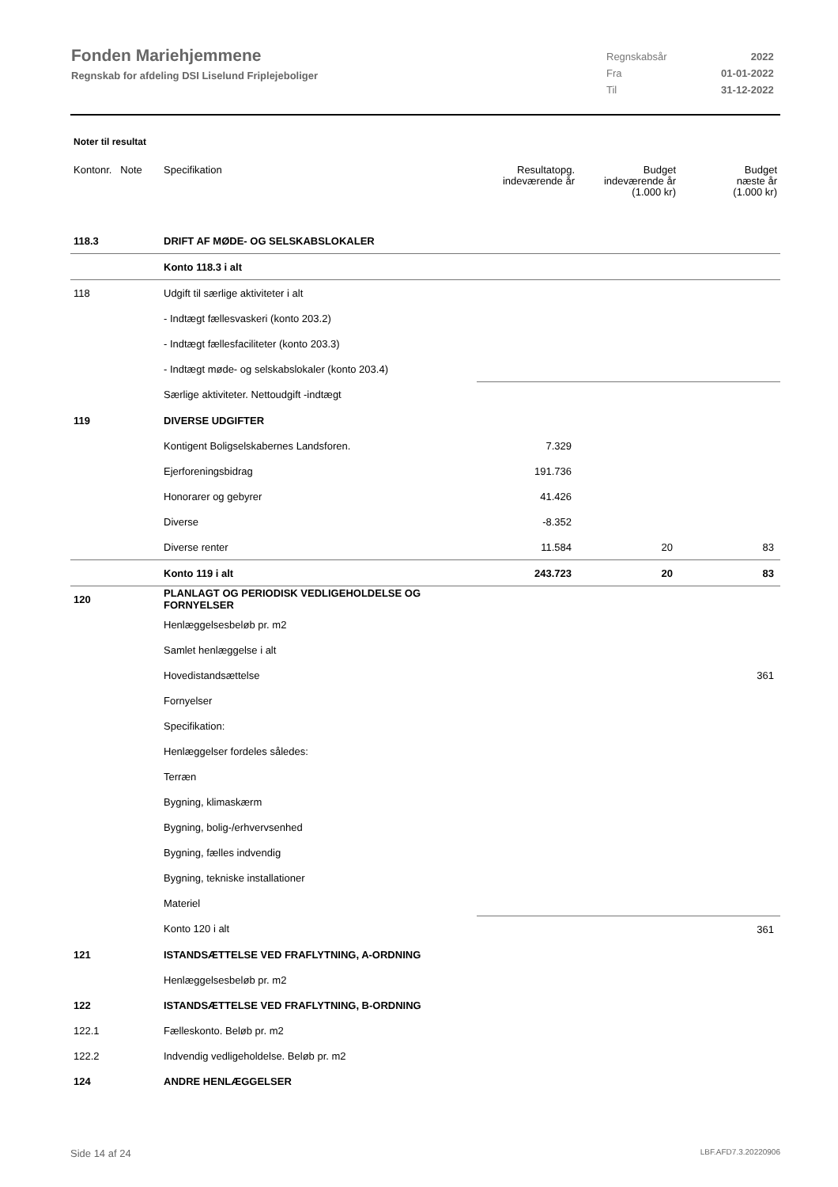Fonden Mariehjemmene
Regnskab for afdeling DSI Liselund Friplejeboliger
| Regnskabsår | 2022 |
| Fra | 01-01-2022 |
| Til | 31-12-2022 |
Noter til resultat
| Kontonr. Note | Specifikation | Resultatopg. indeværende år | Budget indeværende år (1.000 kr) | Budget næste år (1.000 kr) |
| --- | --- | --- | --- | --- |
| 118.3 | DRIFT AF MØDE- OG SELSKABSLOKALER | | | |
| | Konto 118.3 i alt | | | |
| 118 | Udgift til særlige aktiviteter i alt | | | |
| | - Indtægt fællesvaskeri (konto 203.2) | | | |
| | - Indtægt fællesfaciliteter (konto 203.3) | | | |
| | - Indtægt møde- og selskabslokaler (konto 203.4) | | | |
| | Særlige aktiviteter. Nettoudgift -indtægt | | | |
| 119 | DIVERSE UDGIFTER | | | |
| | Kontigent Boligselskabernes Landsforen. | 7.329 | | |
| | Ejerforeningsbidrag | 191.736 | | |
| | Honorarer og gebyrer | 41.426 | | |
| | Diverse | -8.352 | | |
| | Diverse renter | 11.584 | 20 | 83 |
| | Konto 119 i alt | 243.723 | 20 | 83 |
| 120 | PLANLAGT OG PERIODISK VEDLIGEHOLDELSE OG FORNYELSER | | | |
| | Henlæggelsesbeløb pr. m2 | | | |
| | Samlet henlæggelse i alt | | | |
| | Hovedistandsættelse | | | 361 |
| | Fornyelser | | | |
| | Specifikation: | | | |
| | Henlæggelser fordeles således: | | | |
| | Terræn | | | |
| | Bygning, klimaskærm | | | |
| | Bygning, bolig-/erhvervsenhed | | | |
| | Bygning, fælles indvendig | | | |
| | Bygning, tekniske installationer | | | |
| | Materiel | | | |
| | Konto 120 i alt | | | 361 |
| 121 | ISTANDSÆTTELSE VED FRAFLYTNING, A-ORDNING | | | |
| | Henlæggelsesbeløb pr. m2 | | | |
| 122 | ISTANDSÆTTELSE VED FRAFLYTNING, B-ORDNING | | | |
| 122.1 | Fælleskonto. Beløb pr. m2 | | | |
| 122.2 | Indvendig vedligeholdelse. Beløb pr. m2 | | | |
| 124 | ANDRE HENLÆGGELSER | | | |
Side 14 af 24 LBF.AFD7.3.20220906